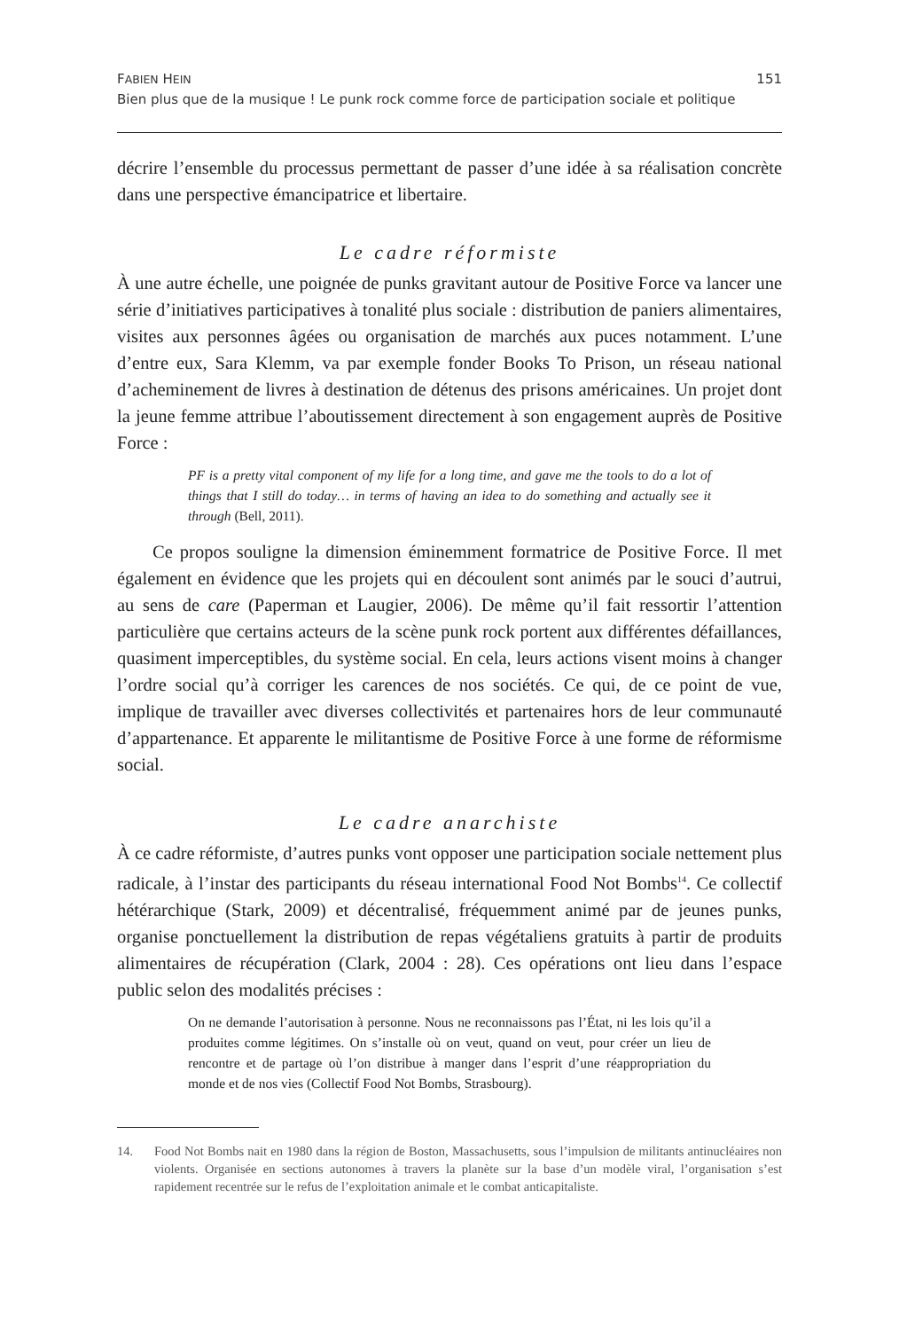FABIEN HEIN 151
Bien plus que de la musique ! Le punk rock comme force de participation sociale et politique
décrire l’ensemble du processus permettant de passer d’une idée à sa réalisation concrète dans une perspective émancipatrice et libertaire.
Le cadre réformiste
À une autre échelle, une poignée de punks gravitant autour de Positive Force va lancer une série d’initiatives participatives à tonalité plus sociale : distribution de paniers alimentaires, visites aux personnes âgées ou organisation de marchés aux puces notamment. L’une d’entre eux, Sara Klemm, va par exemple fonder Books To Prison, un réseau national d’acheminement de livres à destination de détenus des prisons américaines. Un projet dont la jeune femme attribue l’aboutissement directement à son engagement auprès de Positive Force :
PF is a pretty vital component of my life for a long time, and gave me the tools to do a lot of things that I still do today… in terms of having an idea to do something and actually see it through (Bell, 2011).
Ce propos souligne la dimension éminemment formatrice de Positive Force. Il met également en évidence que les projets qui en découlent sont animés par le souci d’autrui, au sens de care (Paperman et Laugier, 2006). De même qu’il fait ressortir l’attention particulière que certains acteurs de la scène punk rock portent aux différentes défaillances, quasiment imperceptibles, du système social. En cela, leurs actions visent moins à changer l’ordre social qu’à corriger les carences de nos sociétés. Ce qui, de ce point de vue, implique de travailler avec diverses collectivités et partenaires hors de leur communauté d’appartenance. Et apparente le militantisme de Positive Force à une forme de réformisme social.
Le cadre anarchiste
À ce cadre réformiste, d’autres punks vont opposer une participation sociale nettement plus radicale, à l’instar des participants du réseau international Food Not Bombs<sup>14</sup>. Ce collectif hétérarchique (Stark, 2009) et décentralisé, fréquemment animé par de jeunes punks, organise ponctuellement la distribution de repas végétaliens gratuits à partir de produits alimentaires de récupération (Clark, 2004 : 28). Ces opérations ont lieu dans l’espace public selon des modalités précises :
On ne demande l’autorisation à personne. Nous ne reconnaissons pas l’État, ni les lois qu’il a produites comme légitimes. On s’installe où on veut, quand on veut, pour créer un lieu de rencontre et de partage où l’on distribue à manger dans l’esprit d’une réappropriation du monde et de nos vies (Collectif Food Not Bombs, Strasbourg).
14. Food Not Bombs nait en 1980 dans la région de Boston, Massachusetts, sous l’impulsion de militants antinucléaires non violents. Organisée en sections autonomes à travers la planète sur la base d’un modèle viral, l’organisation s’est rapidement recentrée sur le refus de l’exploitation animale et le combat anticapitaliste.